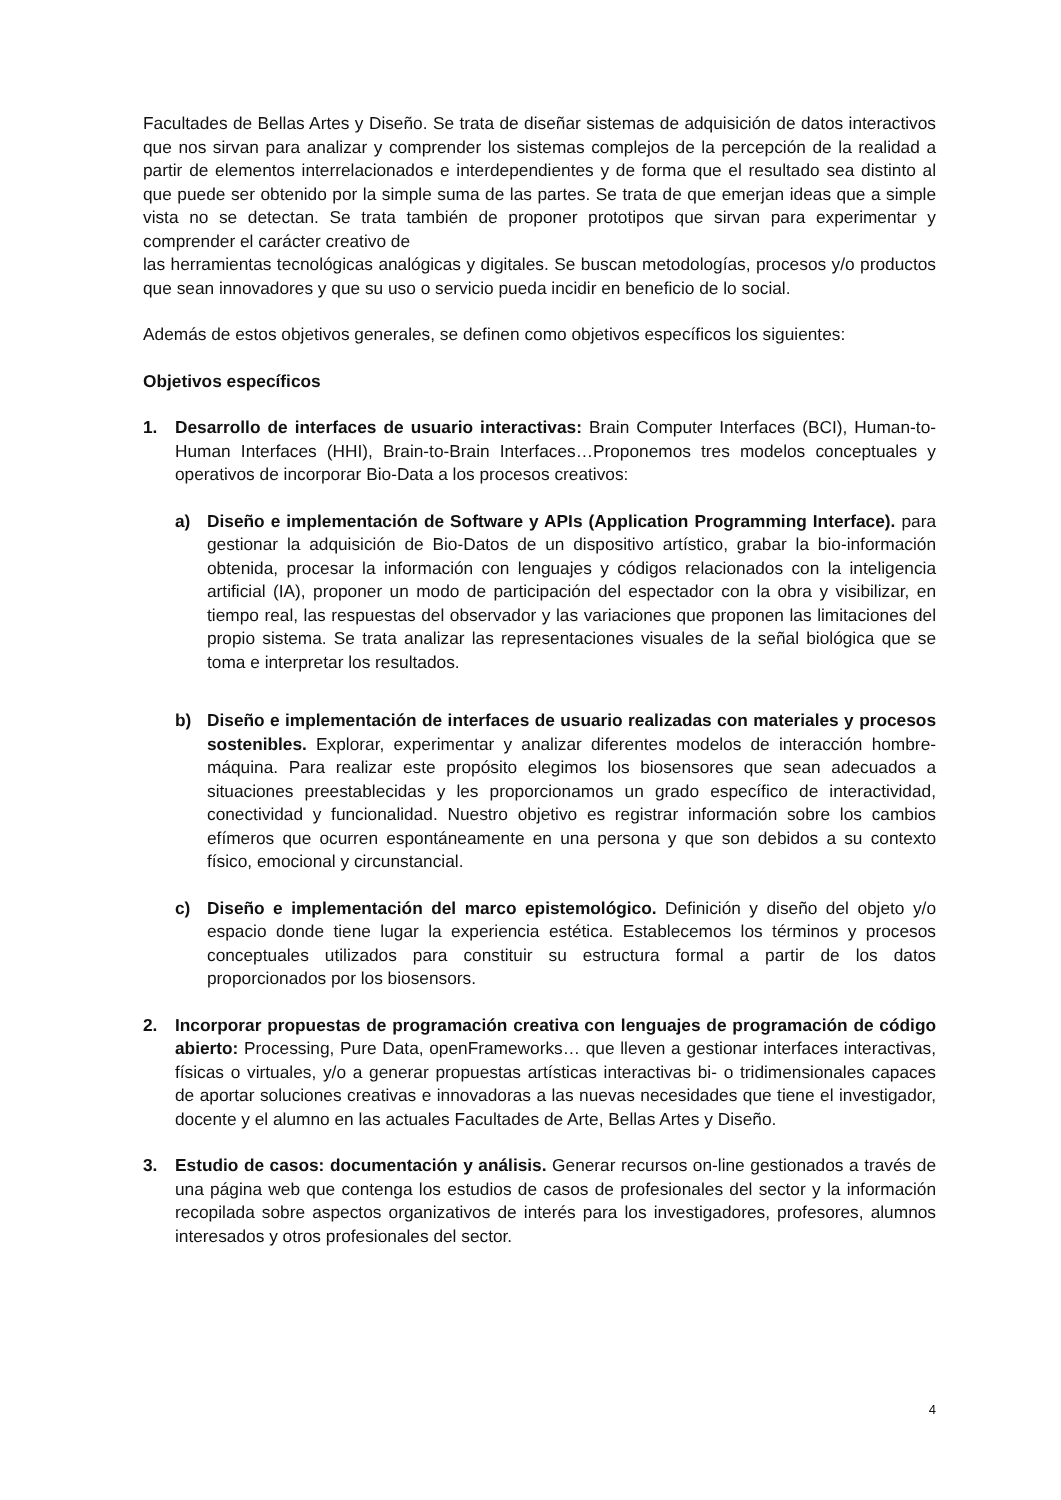Facultades de Bellas Artes y Diseño. Se trata de diseñar sistemas de adquisición de datos interactivos que nos sirvan para analizar y comprender los sistemas complejos de la percepción de la realidad a partir de elementos interrelacionados e interdependientes y de forma que el resultado sea distinto al que puede ser obtenido por la simple suma de las partes. Se trata de que emerjan ideas que a simple vista no se detectan. Se trata también de proponer prototipos que sirvan para experimentar y comprender el carácter creativo de
las herramientas tecnológicas analógicas y digitales. Se buscan metodologías, procesos y/o productos que sean innovadores y que su uso o servicio pueda incidir en beneficio de lo social.
Además de estos objetivos generales, se definen como objetivos específicos los siguientes:
Objetivos específicos
1. Desarrollo de interfaces de usuario interactivas: Brain Computer Interfaces (BCI), Human-to-Human Interfaces (HHI), Brain-to-Brain Interfaces…Proponemos tres modelos conceptuales y operativos de incorporar Bio-Data a los procesos creativos:
a) Diseño e implementación de Software y APIs (Application Programming Interface). para gestionar la adquisición de Bio-Datos de un dispositivo artístico, grabar la bio-información obtenida, procesar la información con lenguajes y códigos relacionados con la inteligencia artificial (IA), proponer un modo de participación del espectador con la obra y visibilizar, en tiempo real, las respuestas del observador y las variaciones que proponen las limitaciones del propio sistema. Se trata analizar las representaciones visuales de la señal biológica que se toma e interpretar los resultados.
b) Diseño e implementación de interfaces de usuario realizadas con materiales y procesos sostenibles. Explorar, experimentar y analizar diferentes modelos de interacción hombre-máquina. Para realizar este propósito elegimos los biosensores que sean adecuados a situaciones preestablecidas y les proporcionamos un grado específico de interactividad, conectividad y funcionalidad. Nuestro objetivo es registrar información sobre los cambios efímeros que ocurren espontáneamente en una persona y que son debidos a su contexto físico, emocional y circunstancial.
c) Diseño e implementación del marco epistemológico. Definición y diseño del objeto y/o espacio donde tiene lugar la experiencia estética. Establecemos los términos y procesos conceptuales utilizados para constituir su estructura formal a partir de los datos proporcionados por los biosensors.
2. Incorporar propuestas de programación creativa con lenguajes de programación de código abierto: Processing, Pure Data, openFrameworks… que lleven a gestionar interfaces interactivas, físicas o virtuales, y/o a generar propuestas artísticas interactivas bi- o tridimensionales capaces de aportar soluciones creativas e innovadoras a las nuevas necesidades que tiene el investigador, docente y el alumno en las actuales Facultades de Arte, Bellas Artes y Diseño.
3. Estudio de casos: documentación y análisis. Generar recursos on-line gestionados a través de una página web que contenga los estudios de casos de profesionales del sector y la información recopilada sobre aspectos organizativos de interés para los investigadores, profesores, alumnos interesados y otros profesionales del sector.
4